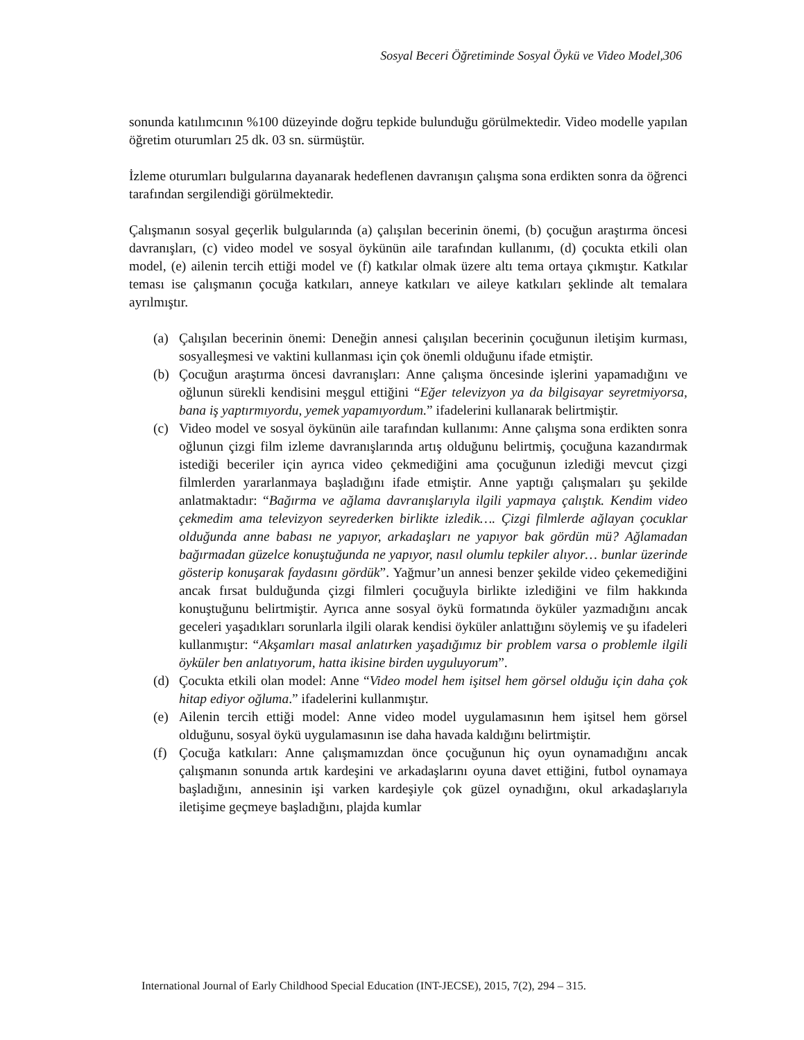Sosyal Beceri Öğretiminde Sosyal Öykü ve Video Model,306
sonunda katılımcının %100 düzeyinde doğru tepkide bulunduğu görülmektedir. Video modelle yapılan öğretim oturumları 25 dk. 03 sn. sürmüştür.
İzleme oturumları bulgularına dayanarak hedeflenen davranışın çalışma sona erdikten sonra da öğrenci tarafından sergilendiği görülmektedir.
Çalışmanın sosyal geçerlik bulgularında (a) çalışılan becerinin önemi, (b) çocuğun araştırma öncesi davranışları, (c) video model ve sosyal öykünün aile tarafından kullanımı, (d) çocukta etkili olan model, (e) ailenin tercih ettiği model ve (f) katkılar olmak üzere altı tema ortaya çıkmıştır. Katkılar teması ise çalışmanın çocuğa katkıları, anneye katkıları ve aileye katkıları şeklinde alt temalara ayrılmıştır.
(a) Çalışılan becerinin önemi: Deneğin annesi çalışılan becerinin çocuğunun iletişim kurması, sosyalleşmesi ve vaktini kullanması için çok önemli olduğunu ifade etmiştir.
(b) Çocuğun araştırma öncesi davranışları: Anne çalışma öncesinde işlerini yapamadığını ve oğlunun sürekli kendisini meşgul ettiğini “Eğer televizyon ya da bilgisayar seyretmiyorsa, bana iş yaptırmıyordu, yemek yapamıyordum.” ifadelerini kullanarak belirtmiştir.
(c) Video model ve sosyal öykünün aile tarafından kullanımı: Anne çalışma sona erdikten sonra oğlunun çizgi film izleme davranışlarında artış olduğunu belirtmiş, çocuğuna kazandırmak istediği beceriler için ayrıca video çekmediğini ama çocuğunun izlediği mevcut çizgi filmlerden yararlanmaya başladığını ifade etmiştir. Anne yaptığı çalışmaları şu şekilde anlatmaktadır: “Bağırma ve ağlama davranışlarıyla ilgili yapmaya çalıştık. Kendim video çekmedim ama televizyon seyrederken birlikte izledik…. Çizgi filmlerde ağlayan çocuklar olduğunda anne babası ne yapıyor, arkadaşları ne yapıyor bak gördün mü? Ağlamadan bağırmadan güzelce konuştuğunda ne yapıyor, nasıl olumlu tepkiler alıyor… bunlar üzerinde gösterip konuşarak faydasını gördük”. Yağmur’un annesi benzer şekilde video çekemediğini ancak fırsat bulduğunda çizgi filmleri çocuğuyla birlikte izlediğini ve film hakkında konuştuğunu belirtmiştir. Ayrıca anne sosyal öykü formatında öyküler yazmadığını ancak geceleri yaşadıkları sorunlarla ilgili olarak kendisi öyküler anlattığını söylemiş ve şu ifadeleri kullanmıştır: “Akşamları masal anlatırken yaşadığımız bir problem varsa o problemle ilgili öyküler ben anlatıyorum, hatta ikisine birden uyguluyorum”.
(d) Çocukta etkili olan model: Anne “Video model hem işitsel hem görsel olduğu için daha çok hitap ediyor oğluma.” ifadelerini kullanmıştır.
(e) Ailenin tercih ettiği model: Anne video model uygulamasının hem işitsel hem görsel olduğunu, sosyal öykü uygulamasının ise daha havada kaldığını belirtmiştir.
(f) Çocuğa katkıları: Anne çalışmamızdan önce çocuğunun hiç oyun oynamadığını ancak çalışmanın sonunda artık kardeşini ve arkadaşlarını oyuna davet ettiğini, futbol oynamaya başladığını, annesinin işi varken kardeşiyle çok güzel oynadığını, okul arkadaşlarıyla iletişime geçmeye başladığını, plajda kumlar
International Journal of Early Childhood Special Education (INT-JECSE), 2015, 7(2), 294 – 315.